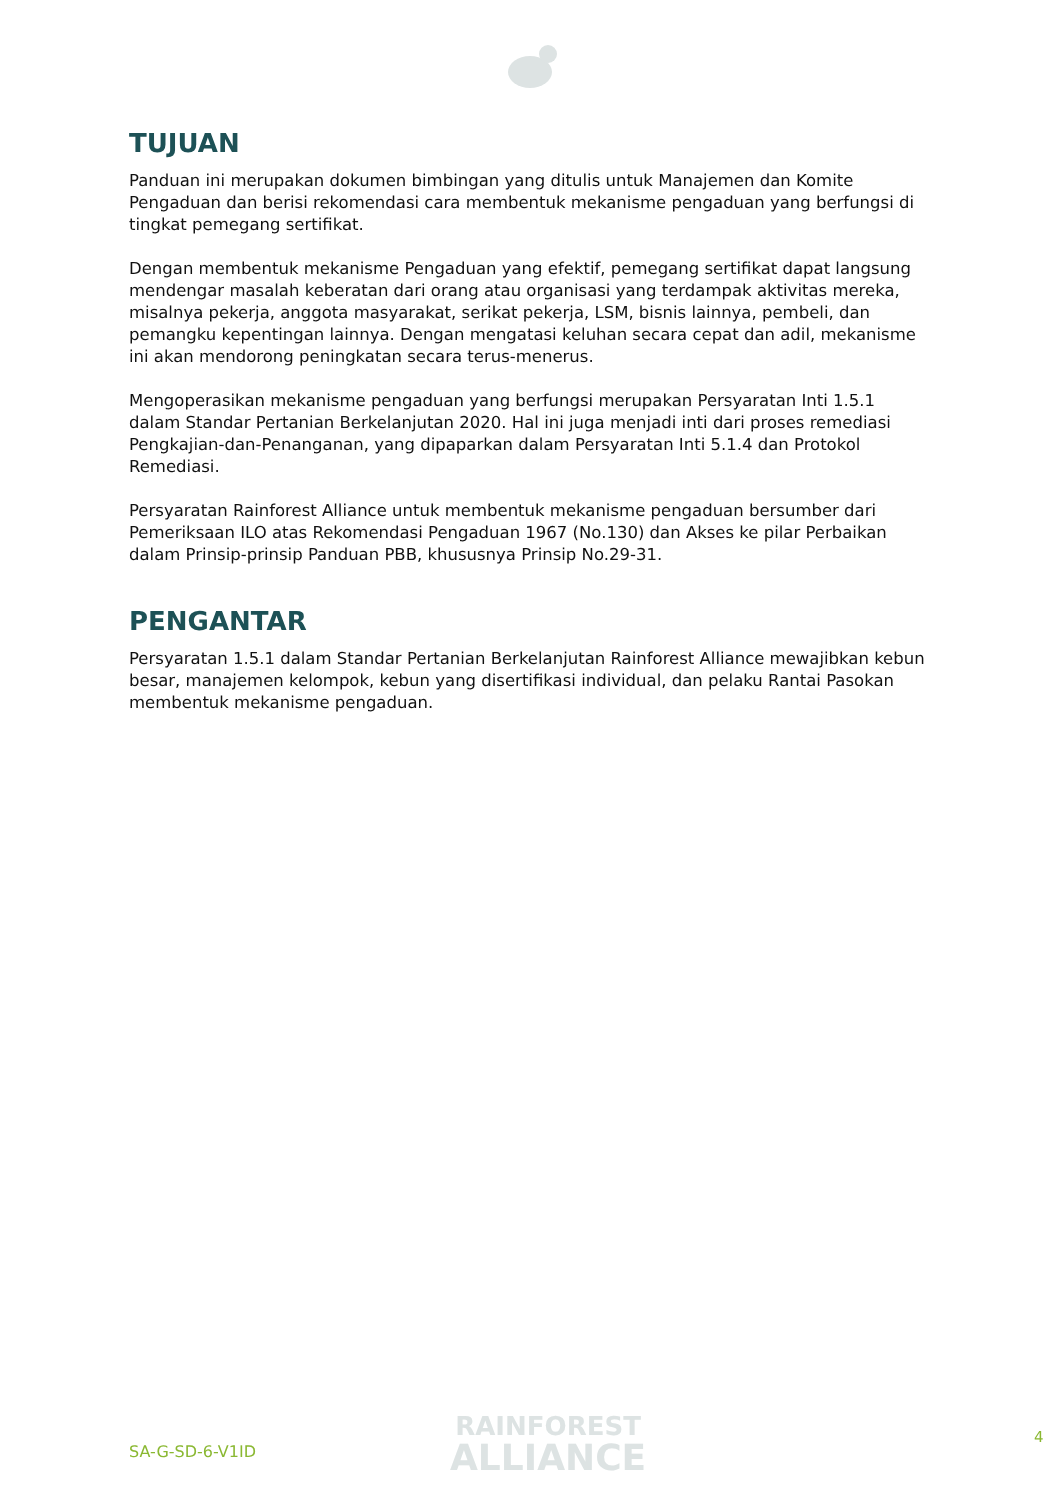TUJUAN
Panduan ini merupakan dokumen bimbingan yang ditulis untuk Manajemen dan Komite Pengaduan dan berisi rekomendasi cara membentuk mekanisme pengaduan yang berfungsi di tingkat pemegang sertifikat.
Dengan membentuk mekanisme Pengaduan yang efektif, pemegang sertifikat dapat langsung mendengar masalah keberatan dari orang atau organisasi yang terdampak aktivitas mereka, misalnya pekerja, anggota masyarakat, serikat pekerja, LSM, bisnis lainnya, pembeli, dan pemangku kepentingan lainnya. Dengan mengatasi keluhan secara cepat dan adil, mekanisme ini akan mendorong peningkatan secara terus-menerus.
Mengoperasikan mekanisme pengaduan yang berfungsi merupakan Persyaratan Inti 1.5.1 dalam Standar Pertanian Berkelanjutan 2020. Hal ini juga menjadi inti dari proses remediasi Pengkajian-dan-Penanganan, yang dipaparkan dalam Persyaratan Inti 5.1.4 dan Protokol Remediasi.
Persyaratan Rainforest Alliance untuk membentuk mekanisme pengaduan bersumber dari Pemeriksaan ILO atas Rekomendasi Pengaduan 1967 (No.130) dan Akses ke pilar Perbaikan dalam Prinsip-prinsip Panduan PBB, khususnya Prinsip No.29-31.
PENGANTAR
Persyaratan 1.5.1 dalam Standar Pertanian Berkelanjutan Rainforest Alliance mewajibkan kebun besar, manajemen kelompok, kebun yang disertifikasi individual, dan pelaku Rantai Pasokan membentuk mekanisme pengaduan.
SA-G-SD-6-V1ID
RAINFOREST
ALLIANCE
4